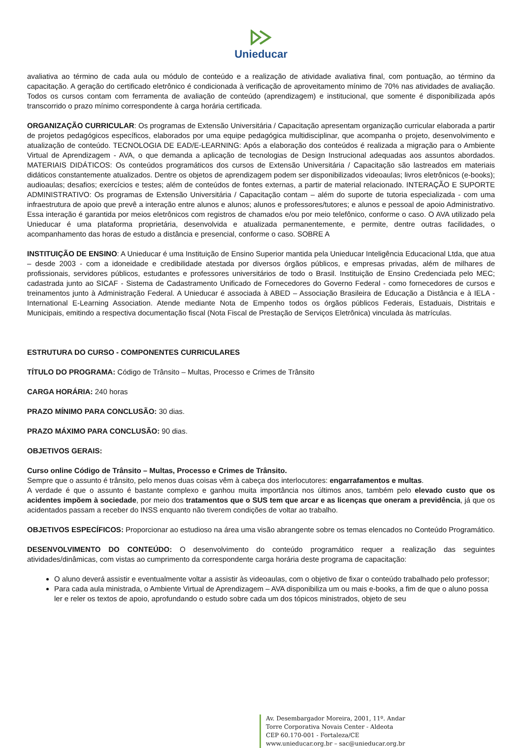Unieducar
avaliativa ao término de cada aula ou módulo de conteúdo e a realização de atividade avaliativa final, com pontuação, ao término da capacitação. A geração do certificado eletrônico é condicionada à verificação de aproveitamento mínimo de 70% nas atividades de avaliação. Todos os cursos contam com ferramenta de avaliação de conteúdo (aprendizagem) e institucional, que somente é disponibilizada após transcorrido o prazo mínimo correspondente à carga horária certificada.
ORGANIZAÇÃO CURRICULAR: Os programas de Extensão Universitária / Capacitação apresentam organização curricular elaborada a partir de projetos pedagógicos específicos, elaborados por uma equipe pedagógica multidisciplinar, que acompanha o projeto, desenvolvimento e atualização de conteúdo. TECNOLOGIA DE EAD/E-LEARNING: Após a elaboração dos conteúdos é realizada a migração para o Ambiente Virtual de Aprendizagem - AVA, o que demanda a aplicação de tecnologias de Design Instrucional adequadas aos assuntos abordados. MATERIAIS DIDÁTICOS: Os conteúdos programáticos dos cursos de Extensão Universitária / Capacitação são lastreados em materiais didáticos constantemente atualizados. Dentre os objetos de aprendizagem podem ser disponibilizados videoaulas; livros eletrônicos (e-books); audioaulas; desafios; exercícios e testes; além de conteúdos de fontes externas, a partir de material relacionado. INTERAÇÃO E SUPORTE ADMINISTRATIVO: Os programas de Extensão Universitária / Capacitação contam – além do suporte de tutoria especializada - com uma infraestrutura de apoio que prevê a interação entre alunos e alunos; alunos e professores/tutores; e alunos e pessoal de apoio Administrativo. Essa interação é garantida por meios eletrônicos com registros de chamados e/ou por meio telefônico, conforme o caso. O AVA utilizado pela Unieducar é uma plataforma proprietária, desenvolvida e atualizada permanentemente, e permite, dentre outras facilidades, o acompanhamento das horas de estudo a distância e presencial, conforme o caso. SOBRE A
INSTITUIÇÃO DE ENSINO: A Unieducar é uma Instituição de Ensino Superior mantida pela Unieducar Inteligência Educacional Ltda, que atua – desde 2003 - com a idoneidade e credibilidade atestada por diversos órgãos públicos, e empresas privadas, além de milhares de profissionais, servidores públicos, estudantes e professores universitários de todo o Brasil. Instituição de Ensino Credenciada pelo MEC; cadastrada junto ao SICAF - Sistema de Cadastramento Unificado de Fornecedores do Governo Federal - como fornecedores de cursos e treinamentos junto à Administração Federal. A Unieducar é associada à ABED – Associação Brasileira de Educação a Distância e à IELA - International E-Learning Association. Atende mediante Nota de Empenho todos os órgãos públicos Federais, Estaduais, Distritais e Municipais, emitindo a respectiva documentação fiscal (Nota Fiscal de Prestação de Serviços Eletrônica) vinculada às matrículas.
ESTRUTURA DO CURSO - COMPONENTES CURRICULARES
TÍTULO DO PROGRAMA: Código de Trânsito – Multas, Processo e Crimes de Trânsito
CARGA HORÁRIA: 240 horas
PRAZO MÍNIMO PARA CONCLUSÃO: 30 dias.
PRAZO MÁXIMO PARA CONCLUSÃO: 90 dias.
OBJETIVOS GERAIS:
Curso online Código de Trânsito – Multas, Processo e Crimes de Trânsito.
Sempre que o assunto é trânsito, pelo menos duas coisas vêm à cabeça dos interlocutores: engarrafamentos e multas.
A verdade é que o assunto é bastante complexo e ganhou muita importância nos últimos anos, também pelo elevado custo que os acidentes impõem à sociedade, por meio dos tratamentos que o SUS tem que arcar e as licenças que oneram a previdência, já que os acidentados passam a receber do INSS enquanto não tiverem condições de voltar ao trabalho.
OBJETIVOS ESPECÍFICOS: Proporcionar ao estudioso na área uma visão abrangente sobre os temas elencados no Conteúdo Programático.
DESENVOLVIMENTO DO CONTEÚDO: O desenvolvimento do conteúdo programático requer a realização das seguintes atividades/dinâmicas, com vistas ao cumprimento da correspondente carga horária deste programa de capacitação:
O aluno deverá assistir e eventualmente voltar a assistir às videoaulas, com o objetivo de fixar o conteúdo trabalhado pelo professor;
Para cada aula ministrada, o Ambiente Virtual de Aprendizagem – AVA disponibiliza um ou mais e-books, a fim de que o aluno possa ler e reler os textos de apoio, aprofundando o estudo sobre cada um dos tópicos ministrados, objeto de seu
Av. Desembargador Moreira, 2001, 11º. Andar
Torre Corporativa Novais Center - Aldeota
CEP 60.170-001 - Fortaleza/CE
www.unieducar.org.br – sac@unieducar.org.br